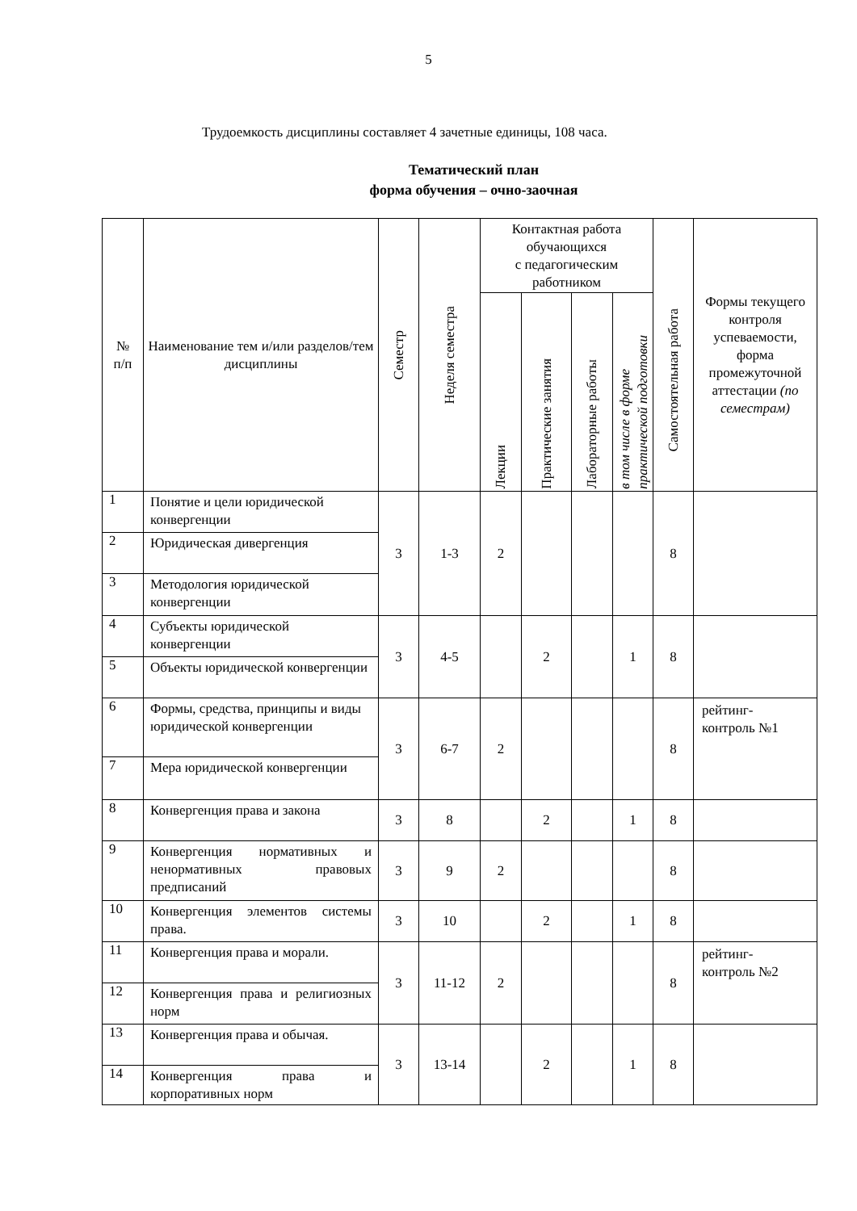5
Трудоемкость дисциплины составляет 4 зачетные единицы, 108 часа.
Тематический план
форма обучения – очно-заочная
| № п/п | Наименование тем и/или разделов/тем дисциплины | Семестр | Неделя семестра | Контактная работа обучающихся с педагогическим работником | | | | Самостоятельная работа | Формы текущего контроля успеваемости, форма промежуточной аттестации (по семестрам) |
| --- | --- | --- | --- | --- | --- | --- | --- | --- | --- |
| | | | | Лекции | Практические занятия | Лабораторные работы | в том числе в форме практической подготовки | | |
| 1 | Понятие и цели юридической конвергенции | 3 | 1-3 | 2 | | | | 8 | |
| 2 | Юридическая дивергенция | | | | | | | | |
| 3 | Методология юридической конвергенции | | | | | | | | |
| 4 | Субъекты юридической конвергенции | 3 | 4-5 | | 2 | | 1 | 8 | |
| 5 | Объекты юридической конвергенции | | | | | | | | |
| 6 | Формы, средства, принципы и виды юридической конвергенции | 3 | 6-7 | 2 | | | | 8 | рейтинг- контроль №1 |
| 7 | Мера юридической конвергенции | | | | | | | | |
| 8 | Конвергенция права и закона | 3 | 8 | | 2 | | 1 | 8 | |
| 9 | Конвергенция нормативных и ненормативных правовых предписаний | 3 | 9 | 2 | | | | 8 | |
| 10 | Конвергенция элементов системы права. | 3 | 10 | | 2 | | 1 | 8 | |
| 11 | Конвергенция права и морали. | 3 | 11-12 | 2 | | | | 8 | рейтинг- контроль №2 |
| 12 | Конвергенция права и религиозных норм | | | | | | | | |
| 13 | Конвергенция права и обычая. | 3 | 13-14 | | 2 | | 1 | 8 | |
| 14 | Конвергенция права и корпоративных норм | | | | | | | | |